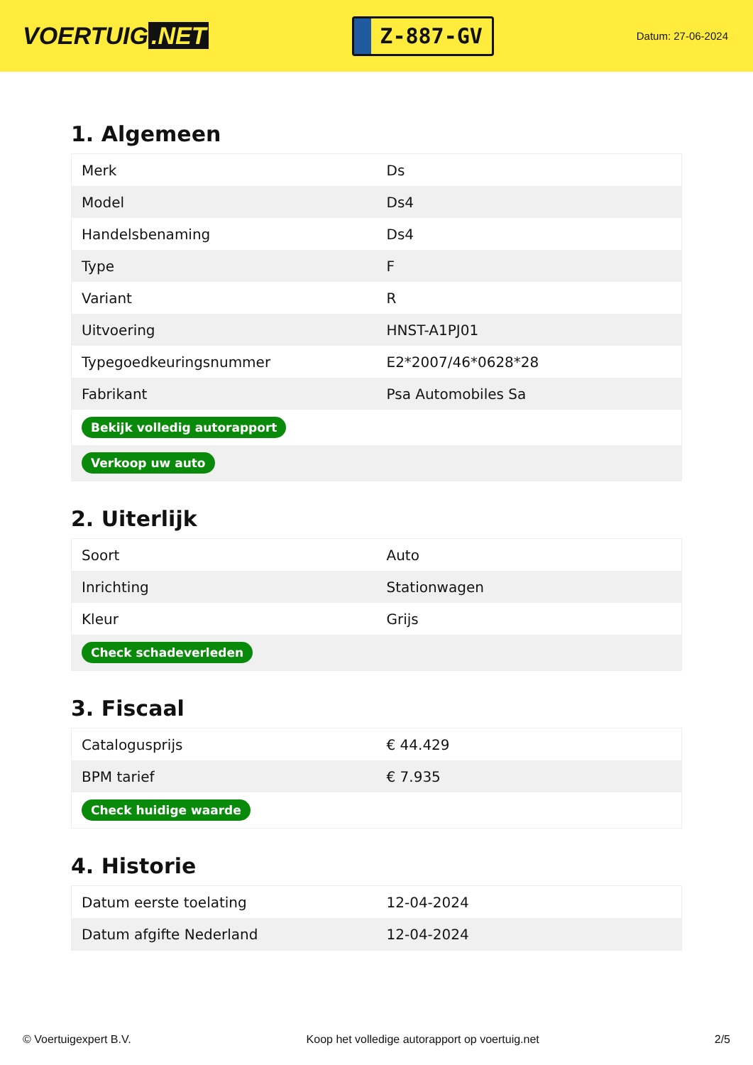VOERTUIG.NET
Z-887-GV
Datum: 27-06-2024
1. Algemeen
| Merk | Ds |
| Model | Ds4 |
| Handelsbenaming | Ds4 |
| Type | F |
| Variant | R |
| Uitvoering | HNST-A1PJ01 |
| Typegoedkeuringsnummer | E2*2007/46*0628*28 |
| Fabrikant | Psa Automobiles Sa |
| Bekijk volledig autorapport | |
| Verkoop uw auto | |
2. Uiterlijk
| Soort | Auto |
| Inrichting | Stationwagen |
| Kleur | Grijs |
| Check schadeverleden | |
3. Fiscaal
| Catalogusprijs | € 44.429 |
| BPM tarief | € 7.935 |
| Check huidige waarde | |
4. Historie
| Datum eerste toelating | 12-04-2024 |
| Datum afgifte Nederland | 12-04-2024 |
© Voertuigexpert B.V. Koop het volledige autorapport op voertuig.net 2/5